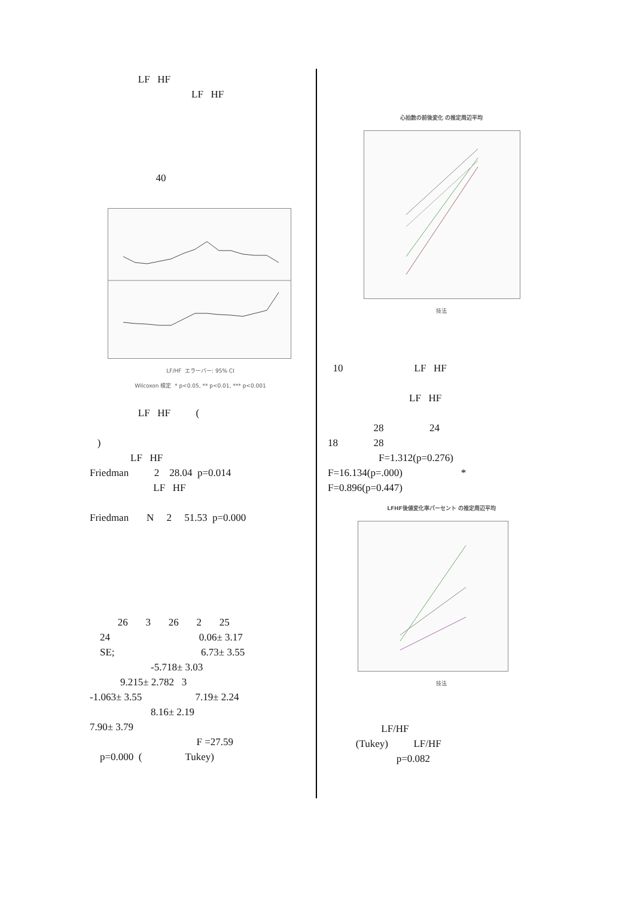LF HF
LF HF
40
LF/HF エラーバー: 95% CI
Wilcoxon 検定 * p<0.05, ** p<0.01, *** p<0.001
LF HF (
)
LF HF
Friedman 2 28.04 p=0.014
LF HF
Friedman N 2 51.53 p=0.000
26 3 26 2 25
24 0.06± 3.17
SE; 6.73± 3.55
-5.718± 3.03
9.215± 2.782 3
-1.063± 3.55 7.19± 2.24
8.16± 2.19
7.90± 3.79
F =27.59
p=0.000 ( Tukey)
心拍数の前後変化 の推定周辺平均
技法
10 LF HF
LF HF
28 24
18 28
F=1.312(p=0.276)
F=16.134(p=.000) *
F=0.896(p=0.447)
LFHF後値変化率パーセント の推定周辺平均
技法
LF/HF
(Tukey) LF/HF
p=0.082